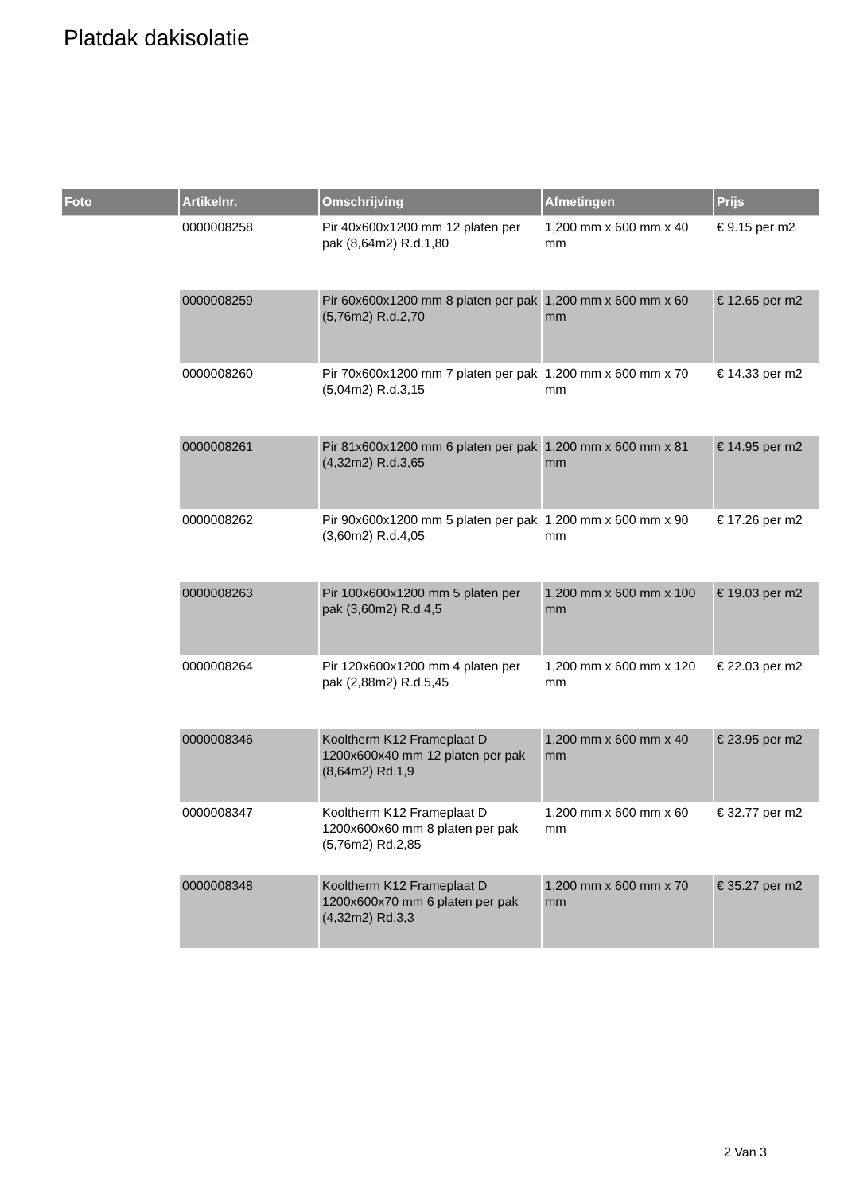Platdak dakisolatie
| Foto | Artikelnr. | Omschrijving | Afmetingen | Prijs |
| --- | --- | --- | --- | --- |
| | 0000008258 | Pir 40x600x1200 mm 12 platen per pak (8,64m2) R.d.1,80 | 1,200 mm x 600 mm x 40 mm | € 9.15 per m2 |
| | 0000008259 | Pir 60x600x1200 mm 8 platen per pak (5,76m2) R.d.2,70 | 1,200 mm x 600 mm x 60 mm | € 12.65 per m2 |
| | 0000008260 | Pir 70x600x1200 mm 7 platen per pak (5,04m2) R.d.3,15 | 1,200 mm x 600 mm x 70 mm | € 14.33 per m2 |
| | 0000008261 | Pir 81x600x1200 mm 6 platen per pak (4,32m2) R.d.3,65 | 1,200 mm x 600 mm x 81 mm | € 14.95 per m2 |
| | 0000008262 | Pir 90x600x1200 mm 5 platen per pak (3,60m2) R.d.4,05 | 1,200 mm x 600 mm x 90 mm | € 17.26 per m2 |
| | 0000008263 | Pir 100x600x1200 mm 5 platen per pak (3,60m2) R.d.4,5 | 1,200 mm x 600 mm x 100 mm | € 19.03 per m2 |
| | 0000008264 | Pir 120x600x1200 mm 4 platen per pak (2,88m2) R.d.5,45 | 1,200 mm x 600 mm x 120 mm | € 22.03 per m2 |
| | 0000008346 | Kooltherm K12 Frameplaat D 1200x600x40 mm 12 platen per pak (8,64m2) Rd.1,9 | 1,200 mm x 600 mm x 40 mm | € 23.95 per m2 |
| | 0000008347 | Kooltherm K12 Frameplaat D 1200x600x60 mm 8 platen per pak (5,76m2) Rd.2,85 | 1,200 mm x 600 mm x 60 mm | € 32.77 per m2 |
| | 0000008348 | Kooltherm K12 Frameplaat D 1200x600x70 mm 6 platen per pak (4,32m2) Rd.3,3 | 1,200 mm x 600 mm x 70 mm | € 35.27 per m2 |
2 Van 3